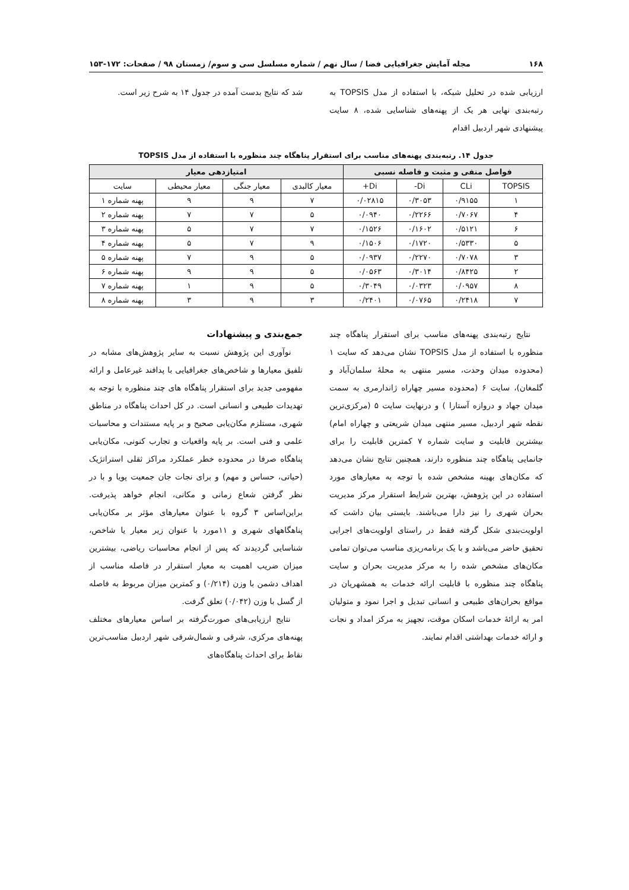۱۶۸ مجله آمایش جغرافیایی فضا / سال نهم / شماره مسلسل سی و سوم/ زمستان ۹۸ / صفحات: ۱۷۲-۱۵۳
ارزیابی شده در تحلیل شبکه، با استفاده از مدل TOPSIS به رتبه‌بندی نهایی هر یک از پهنه‌های شناسایی شده، ۸ سایت پیشنهادی شهر اردبیل اقدام
شد که نتایج بدست آمده در جدول ۱۴ به شرح زیر است.
جدول ۱۴. رتبه‌بندی پهنه‌های مناسب برای استقرار پناهگاه چند منظوره با استفاده از مدل TOPSIS
| فواصل منفی و مثبت و فاصله نسبی | | | | امتیازدهی معیار | | | |
| --- | --- | --- | --- | --- | --- | --- | --- |
| TOPSIS | CLi | Di- | Di+ | معیار کالبدی | معیار جنگی | معیار محیطی | سایت |
| ۱ | ۰/۹۱۵۵ | ۰/۳۰۵۳ | ۰/۰۲۸۱۵ | ۷ | ۹ | ۹ | پهنه شماره ۱ |
| ۴ | ۰/۷۰۶۷ | ۰/۲۲۶۶ | ۰/۰۹۴۰ | ۵ | ۷ | ۷ | پهنه شماره ۲ |
| ۶ | ۰/۵۱۲۱ | ۰/۱۶۰۲ | ۰/۱۵۲۶ | ۷ | ۷ | ۵ | پهنه شماره ۳ |
| ۵ | ۰/۵۳۳۰ | ۰/۱۷۲۰ | ۰/۱۵۰۶ | ۹ | ۷ | ۵ | پهنه شماره ۴ |
| ۳ | ۰/۷۰۷۸ | ۰/۲۲۷۰ | ۰/۰۹۳۷ | ۵ | ۹ | ۷ | پهنه شماره ۵ |
| ۲ | ۰/۸۴۲۵ | ۰/۳۰۱۴ | ۰/۰۵۶۳ | ۵ | ۹ | ۹ | پهنه شماره ۶ |
| ۸ | ۰/۰۹۵۷ | ۰/۰۳۲۳ | ۰/۳۰۴۹ | ۵ | ۹ | ۱ | پهنه شماره ۷ |
| ۷ | ۰/۲۴۱۸ | ۰/۰۷۶۵ | ۰/۲۴۰۱ | ۳ | ۹ | ۳ | پهنه شماره ۸ |
نتایج رتبه‌بندی پهنه‌های مناسب برای استقرار پناهگاه چند منظوره با استفاده از مدل TOPSIS نشان می‌دهد که سایت ۱ (محدوده میدان وحدت، مسیر منتهی به محلهٔ سلمان‌آباد و گلمغان)، سایت ۶ (محدوده مسیر چهاراه ژاندارمری به سمت میدان جهاد و دروازه آستارا ) و درنهایت سایت ۵ (مرکزی‌ترین نقطه شهر اردبیل، مسیر منتهی میدان شریعتی و چهاراه امام) بیشترین قابلیت و سایت شماره ۷ کمترین قابلیت را برای جانمایی پناهگاه چند منظوره دارند، همچنین نتایج نشان می‌دهد که مکان‌های بهینه مشخص شده با توجه به معیارهای مورد استفاده در این پژوهش، بهترین شرایط استقرار مرکز مدیریت بحران شهری را نیز دارا می‌باشند. بایستی بیان داشت که اولویت‌بندی شکل گرفته فقط در راستای اولویت‌های اجرایی تحقیق حاضر می‌باشد و با یک برنامه‌ریزی مناسب می‌توان تمامی مکان‌های مشخص شده را به مرکز مدیریت بحران و سایت پناهگاه چند منظوره با قابلیت ارائه خدمات به همشهریان در مواقع بحران‌های طبیعی و انسانی تبدیل و اجرا نمود و متولیان امر به ارائهٔ خدمات اسکان موقت، تجهیز به مرکز امداد و نجات و ارائه خدمات بهداشتی اقدام نمایند.
جمع‌بندی و پیشنهادات
نوآوری این پژوهش نسبت به سایر پژوهش‌های مشابه در تلفیق معیارها و شاخص‌های جغرافیایی با پدافند غیرعامل و ارائه مفهومی جدید برای استقرار پناهگاه های چند منظوره با توجه به تهدیدات طبیعی و انسانی است. در کل احداث پناهگاه در مناطق شهری، مستلزم مکان‌یابی صحیح و بر پایه مستندات و محاسبات علمی و فنی است. بر پایه واقعیات و تجارب کنونی، مکان‌یابی پناهگاه صرفا در محدوده خطر عملکرد مراکز ثقلی استراتژیک (حیاتی، حساس و مهم) و برای نجات جان جمعیت پویا و با در نظر گرفتن شعاع زمانی و مکانی، انجام خواهد پذیرفت. براین‌اساس ۳ گروه با عنوان معیارهای مؤثر بر مکان‌یابی پناهگاههای شهری و ۱۱مورد با عنوان زیر معیار یا شاخص، شناسایی گردیدند که پس از انجام محاسبات ریاضی، بیشترین میزان ضریب اهمیت به معیار استقرار در فاصله مناسب از اهداف دشمن با وزن (۰/۲۱۴) و کمترین میزان مربوط به فاصله از گسل با وزن (۰/۰۴۲) تعلق گرفت.
نتایج ارزیابی‌های صورت‌گرفته بر اساس معیارهای مختلف پهنه‌های مرکزی، شرقی و شمال‌شرقی شهر اردبیل مناسب‌ترین نقاط برای احداث پناهگاه‌های